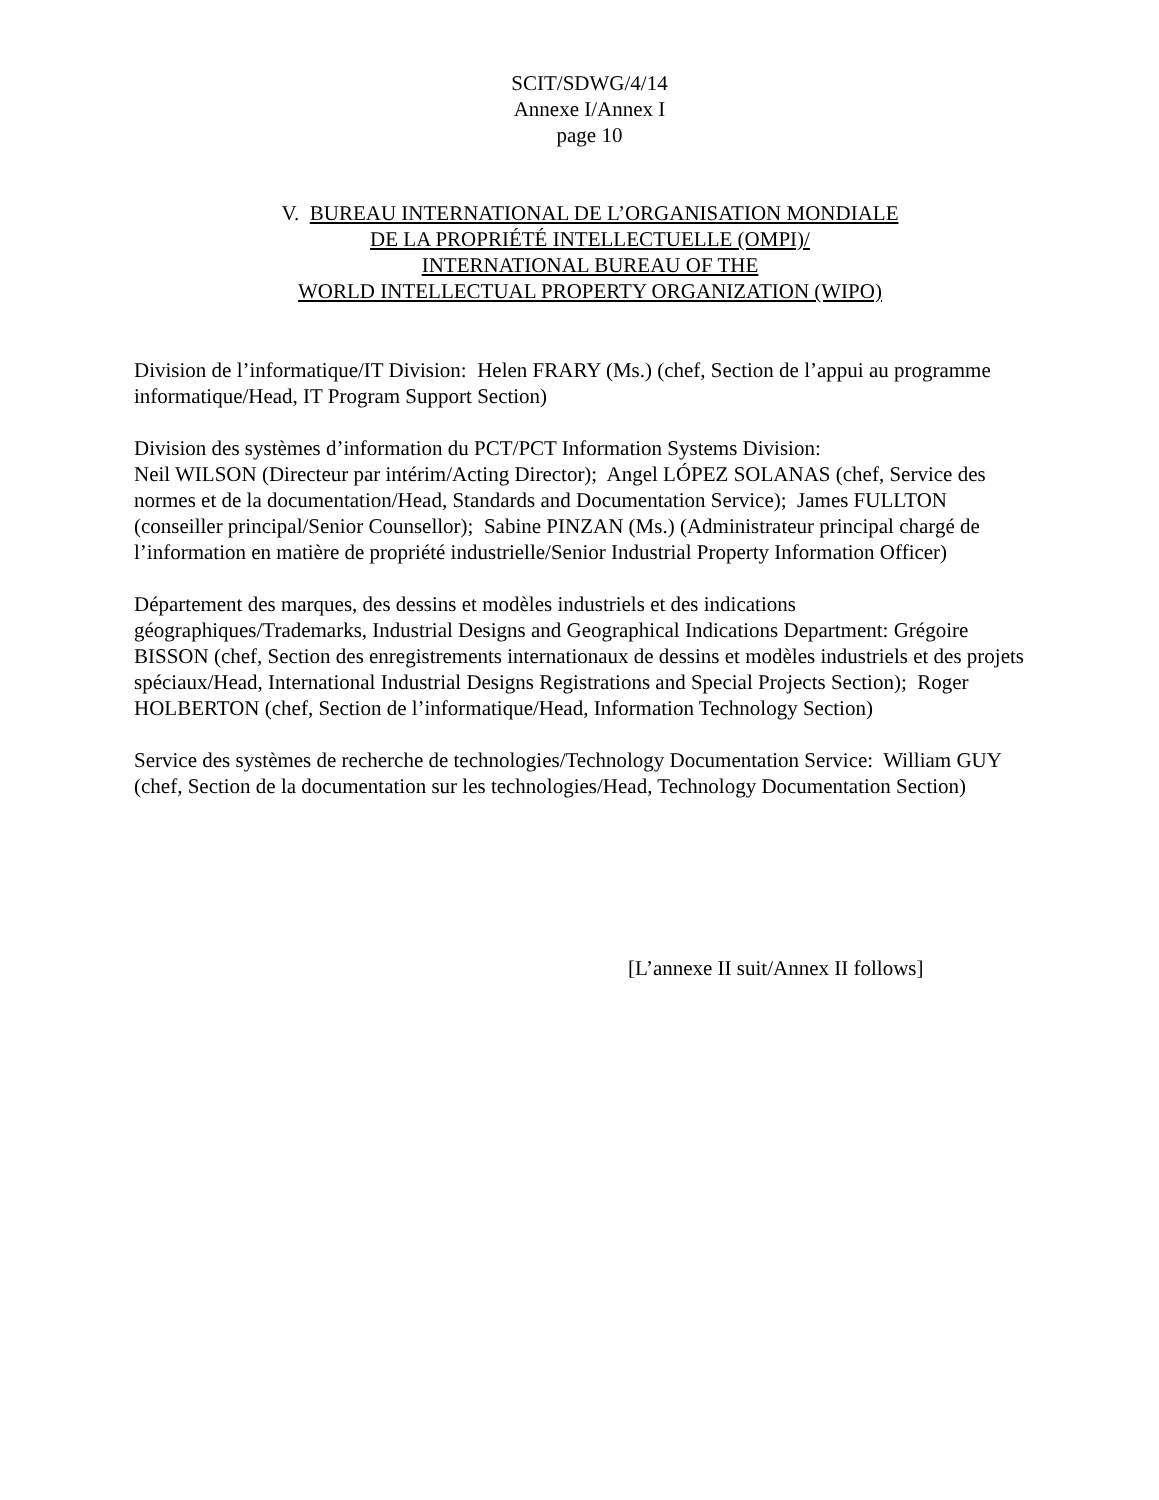SCIT/SDWG/4/14
Annexe I/Annex I
page 10
V. BUREAU INTERNATIONAL DE L’ORGANISATION MONDIALE
DE LA PROPRIÉTÉ INTELLECTUELLE (OMPI)/
INTERNATIONAL BUREAU OF THE
WORLD INTELLECTUAL PROPERTY ORGANIZATION (WIPO)
Division de l’informatique/IT Division: Helen FRARY (Ms.) (chef, Section de l’appui au programme informatique/Head, IT Program Support Section)
Division des systèmes d’information du PCT/PCT Information Systems Division:
Neil WILSON (Directeur par intérim/Acting Director); Angel LÓPEZ SOLANAS (chef, Service des normes et de la documentation/Head, Standards and Documentation Service); James FULLTON (conseiller principal/Senior Counsellor); Sabine PINZAN (Ms.) (Administrateur principal chargé de l’information en matière de propriété industrielle/Senior Industrial Property Information Officer)
Département des marques, des dessins et modèles industriels et des indications géographiques/Trademarks, Industrial Designs and Geographical Indications Department: Grégoire BISSON (chef, Section des enregistrements internationaux de dessins et modèles industriels et des projets spéciaux/Head, International Industrial Designs Registrations and Special Projects Section); Roger HOLBERTON (chef, Section de l’informatique/Head, Information Technology Section)
Service des systèmes de recherche de technologies/Technology Documentation Service: William GUY (chef, Section de la documentation sur les technologies/Head, Technology Documentation Section)
[L’annexe II suit/Annex II follows]